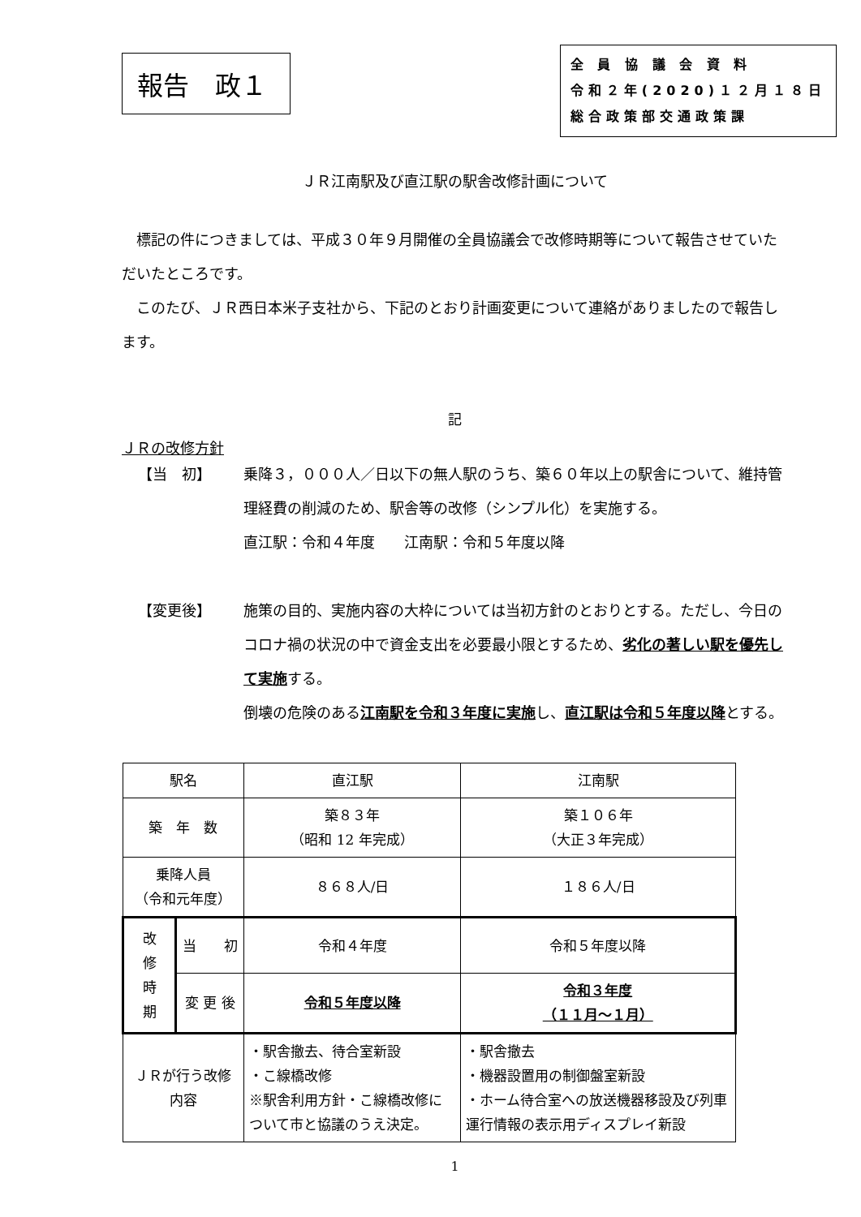報告　政１
全 員 協 議 会 資 料
令和２年(2020)１２月１８日
総合政策部交通政策課
ＪＲ江南駅及び直江駅の駅舎改修計画について
標記の件につきましては、平成３０年９月開催の全員協議会で改修時期等について報告させていただいたところです。
このたび、ＪＲ西日本米子支社から、下記のとおり計画変更について連絡がありましたので報告します。
記
ＪＲの改修方針
【当　初】 乗降３，０００人／日以下の無人駅のうち、築６０年以上の駅舎について、維持管理経費の削減のため、駅舎等の改修（シンプル化）を実施する。
直江駅：令和４年度　　江南駅：令和５年度以降
【変更後】 施策の目的、実施内容の大枠については当初方針のとおりとする。ただし、今日のコロナ禍の状況の中で資金支出を必要最小限とするため、劣化の著しい駅を優先して実施する。
倒壊の危険のある江南駅を令和３年度に実施し、直江駅は令和５年度以降とする。
| 駅名 | | 直江駅 | 江南駅 |
| 築 年 数 | | 築８３年 （昭和 12 年完成） | 築１０６年 （大正３年完成） |
| 乗降人員 （令和元年度） | | ８６８人/日 | １８６人/日 |
| 改 修 時 期 | 当 初 | 令和４年度 | 令和５年度以降 |
| | 変 更 後 | 令和５年度以降 | 令和３年度 （１１月～１月） |
| ＪＲが行う改修内容 | | ・駅舎撤去、待合室新設 ・こ線橋改修 ※駅舎利用方針・こ線橋改修について市と協議のうえ決定。 | ・駅舎撤去 ・機器設置用の制御盤室新設 ・ホーム待合室への放送機器移設及び列車運行情報の表示用ディスプレイ新設 |
1